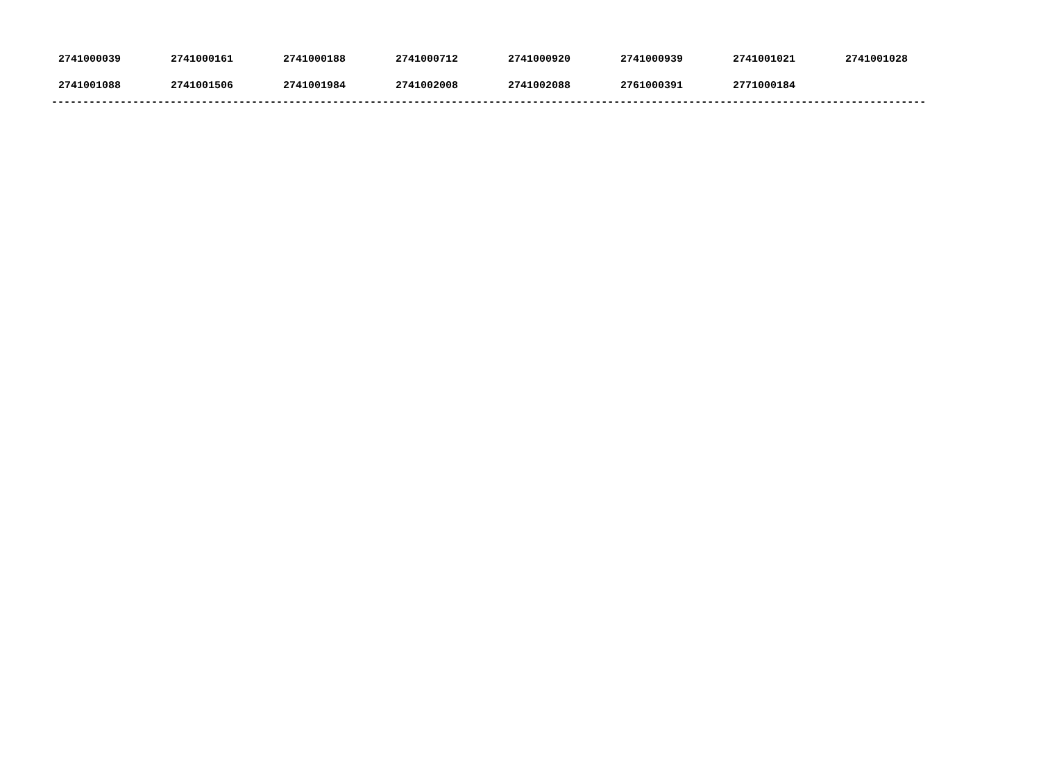| 2741000039 | 2741000161 | 2741000188 | 2741000712 | 2741000920 | 2741000939 | 2741001021 | 2741001028 |
| 2741001088 | 2741001506 | 2741001984 | 2741002008 | 2741002088 | 2761000391 | 2771000184 | |
--------------------------------------------------------------------------------------------------------------------------------------------